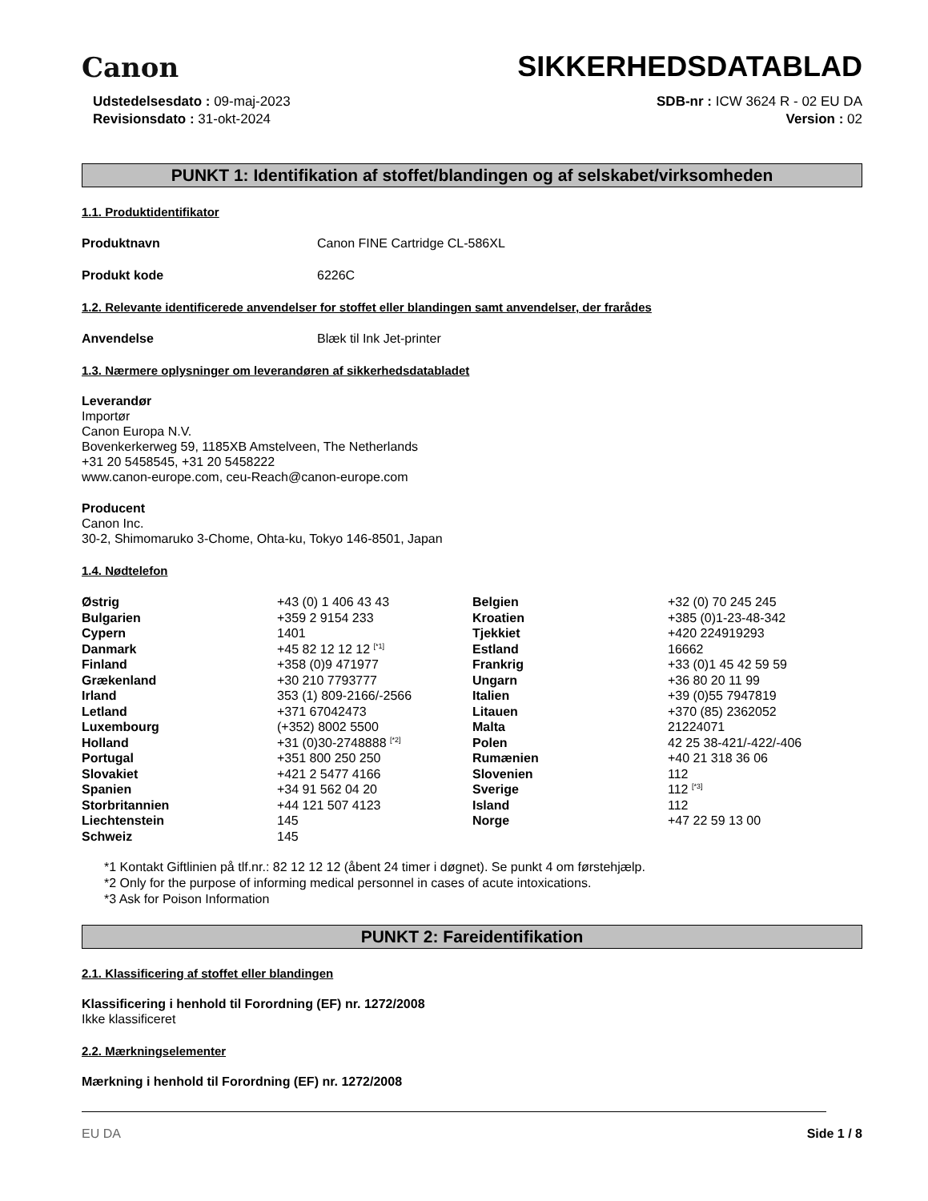Canon
SIKKERHEDSDATABLAD
Udstedelsesdato : 09-maj-2023
Revisionsdato : 31-okt-2024
SDB-nr : ICW 3624 R - 02 EU DA
Version : 02
PUNKT 1: Identifikation af stoffet/blandingen og af selskabet/virksomheden
1.1. Produktidentifikator
Produktnavn Canon FINE Cartridge CL-586XL
Produkt kode 6226C
1.2. Relevante identificerede anvendelser for stoffet eller blandingen samt anvendelser, der frarådes
Anvendelse Blæk til Ink Jet-printer
1.3. Nærmere oplysninger om leverandøren af sikkerhedsdatabladet
Leverandør
Importør
Canon Europa N.V.
Bovenkerkerweg 59, 1185XB Amstelveen, The Netherlands
+31 20 5458545, +31 20 5458222
www.canon-europe.com, ceu-Reach@canon-europe.com
Producent
Canon Inc.
30-2, Shimomaruko 3-Chome, Ohta-ku, Tokyo 146-8501, Japan
1.4. Nødtelefon
| Østrig | +43 (0) 1 406 43 43 | Belgien | +32 (0) 70 245 245 |
| Bulgarien | +359 2 9154 233 | Kroatien | +385 (0)1-23-48-342 |
| Cypern | 1401 | Tjekkiet | +420 224919293 |
| Danmark | +45 82 12 12 12 <sup>[*1]</sup> | Estland | 16662 |
| Finland | +358 (0)9 471977 | Frankrig | +33 (0)1 45 42 59 59 |
| Grækenland | +30 210 7793777 | Ungarn | +36 80 20 11 99 |
| Irland | 353 (1) 809-2166/-2566 | Italien | +39 (0)55 7947819 |
| Letland | +371 67042473 | Litauen | +370 (85) 2362052 |
| Luxembourg | (+352) 8002 5500 | Malta | 21224071 |
| Holland | +31 (0)30-2748888 <sup>[*2]</sup> | Polen | 42 25 38-421/-422/-406 |
| Portugal | +351 800 250 250 | Rumænien | +40 21 318 36 06 |
| Slovakiet | +421 2 5477 4166 | Slovenien | 112 |
| Spanien | +34 91 562 04 20 | Sverige | 112 <sup>[*3]</sup> |
| Storbritannien | +44 121 507 4123 | Island | 112 |
| Liechtenstein | 145 | Norge | +47 22 59 13 00 |
| Schweiz | 145 | | |
*1 Kontakt Giftlinien på tlf.nr.: 82 12 12 12 (åbent 24 timer i døgnet). Se punkt 4 om førstehjælp.
*2 Only for the purpose of informing medical personnel in cases of acute intoxications.
*3 Ask for Poison Information
PUNKT 2: Fareidentifikation
2.1. Klassificering af stoffet eller blandingen
Klassificering i henhold til Forordning (EF) nr. 1272/2008
Ikke klassificeret
2.2. Mærkningselementer
Mærkning i henhold til Forordning (EF) nr. 1272/2008
EU DA Side 1 / 8